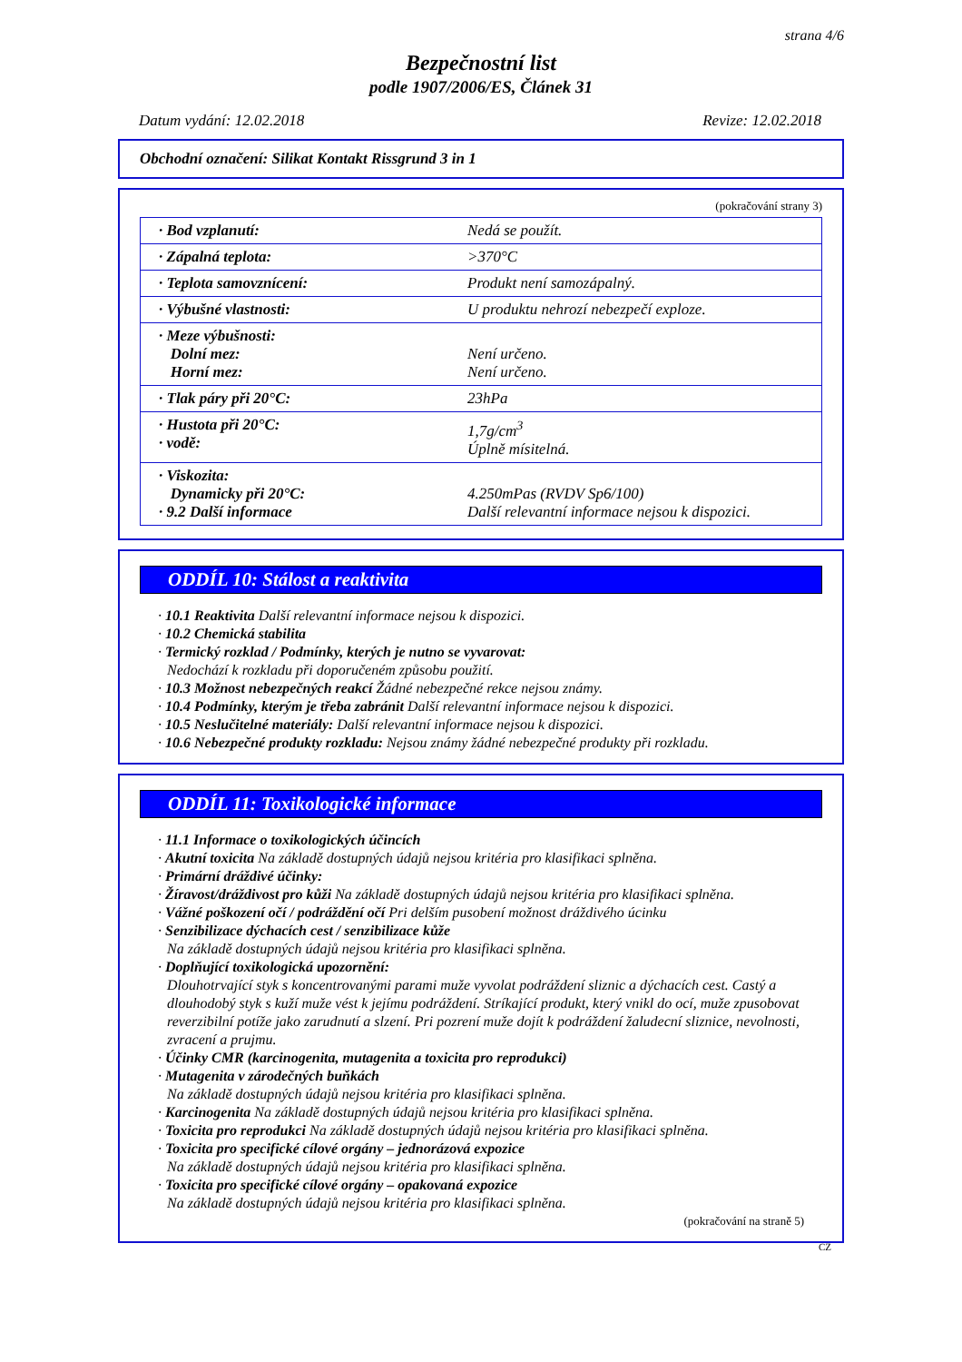strana 4/6
Bezpečnostní list
podle 1907/2006/ES, Článek 31
Datum vydání: 12.02.2018 Revize: 12.02.2018
Obchodní označení: Silikat Kontakt Rissgrund 3 in 1
(pokračování strany 3)
| · Bod vzplanutí: | Nedá se použít. |
| · Zápalná teplota: | >370°C |
| · Teplota samovznícení: | Produkt není samozápalný. |
| · Výbušné vlastnosti: | U produktu nehrozí nebezpečí exploze. |
| · Meze výbušnosti: Dolní mez: Horní mez: | Není určeno. Není určeno. |
| · Tlak páry při 20°C: | 23hPa |
| · Hustota při 20°C: · vodě: | 1,7g/cm<sup>3</sup> Úplně mísitelná. |
| · Viskozita: Dynamicky při 20°C: · 9.2 Další informace | 4.250mPas (RVDV Sp6/100) Další relevantní informace nejsou k dispozici. |
ODDÍL 10: Stálost a reaktivita
· 10.1 Reaktivita Další relevantní informace nejsou k dispozici.
· 10.2 Chemická stabilita
· Termický rozklad / Podmínky, kterých je nutno se vyvarovat:
Nedochází k rozkladu při doporučeném způsobu použití.
· 10.3 Možnost nebezpečných reakcí Žádné nebezpečné rekce nejsou známy.
· 10.4 Podmínky, kterým je třeba zabránit Další relevantní informace nejsou k dispozici.
· 10.5 Neslučitelné materiály: Další relevantní informace nejsou k dispozici.
· 10.6 Nebezpečné produkty rozkladu: Nejsou známy žádné nebezpečné produkty při rozkladu.
ODDÍL 11: Toxikologické informace
· 11.1 Informace o toxikologických účincích
· Akutní toxicita Na základě dostupných údajů nejsou kritéria pro klasifikaci splněna.
· Primární dráždivé účinky:
· Žíravost/dráždivost pro kůži Na základě dostupných údajů nejsou kritéria pro klasifikaci splněna.
· Vážné poškození očí / podráždění očí Pri delším pusobení možnost dráždivého úcinku
· Senzibilizace dýchacích cest / senzibilizace kůže
Na základě dostupných údajů nejsou kritéria pro klasifikaci splněna.
· Doplňující toxikologická upozornění:
Dlouhotrvající styk s koncentrovanými parami muže vyvolat podráždení sliznic a dýchacích cest. Castý a dlouhodobý styk s kuží muže vést k jejímu podráždení. Stríkající produkt, který vnikl do ocí, muže zpusobovat reverzibilní potíže jako zarudnutí a slzení. Pri pozrení muže dojít k podráždení žaludecní sliznice, nevolnosti, zvracení a prujmu.
· Účinky CMR (karcinogenita, mutagenita a toxicita pro reprodukci)
· Mutagenita v zárodečných buňkách
Na základě dostupných údajů nejsou kritéria pro klasifikaci splněna.
· Karcinogenita Na základě dostupných údajů nejsou kritéria pro klasifikaci splněna.
· Toxicita pro reprodukci Na základě dostupných údajů nejsou kritéria pro klasifikaci splněna.
· Toxicita pro specifické cílové orgány – jednorázová expozice
Na základě dostupných údajů nejsou kritéria pro klasifikaci splněna.
· Toxicita pro specifické cílové orgány – opakovaná expozice
Na základě dostupných údajů nejsou kritéria pro klasifikaci splněna.
(pokračování na straně 5)
CZ